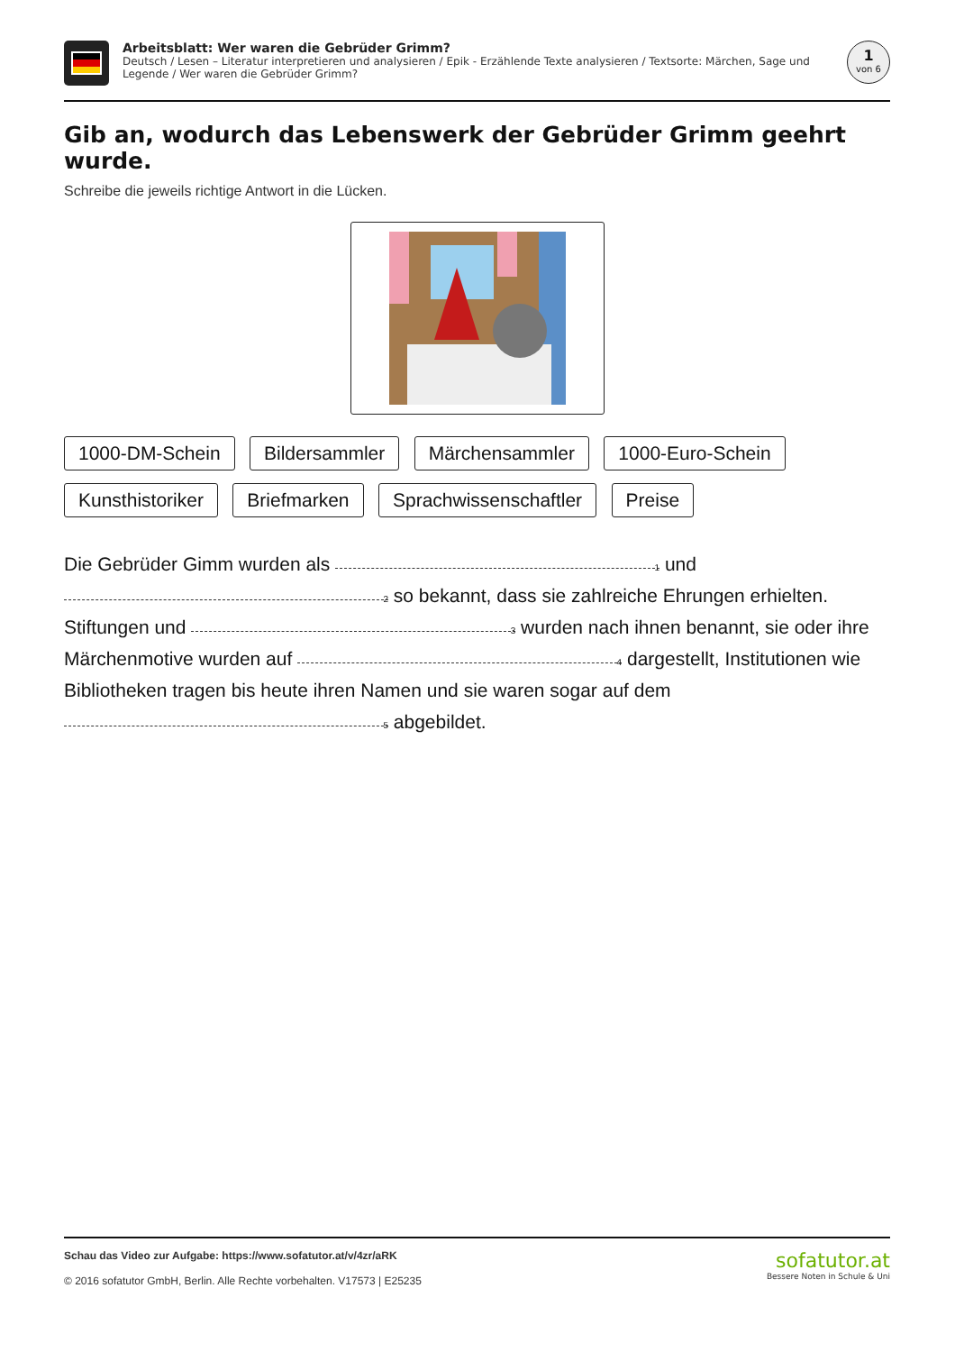Arbeitsblatt: Wer waren die Gebrüder Grimm?
Deutsch / Lesen – Literatur interpretieren und analysieren / Epik - Erzählende Texte analysieren / Textsorte: Märchen, Sage und Legende / Wer waren die Gebrüder Grimm?
1
von 6
Gib an, wodurch das Lebenswerk der Gebrüder Grimm geehrt wurde.
Schreibe die jeweils richtige Antwort in die Lücken.
1000-DM-Schein Bildersammler Märchensammler 1000-Euro-Schein
Kunsthistoriker Briefmarken Sprachwissenschaftler Preise
Die Gebrüder Gimm wurden als 1 und 2 so bekannt, dass sie zahlreiche Ehrungen erhielten. Stiftungen und 3 wurden nach ihnen benannt, sie oder ihre Märchenmotive wurden auf 4 dargestellt, Institutionen wie Bibliotheken tragen bis heute ihren Namen und sie waren sogar auf dem 5 abgebildet.
Schau das Video zur Aufgabe: https://www.sofatutor.at/v/4zr/aRK
© 2016 sofatutor GmbH, Berlin. Alle Rechte vorbehalten. V17573 | E25235
sofatutor.at
Bessere Noten in Schule & Uni